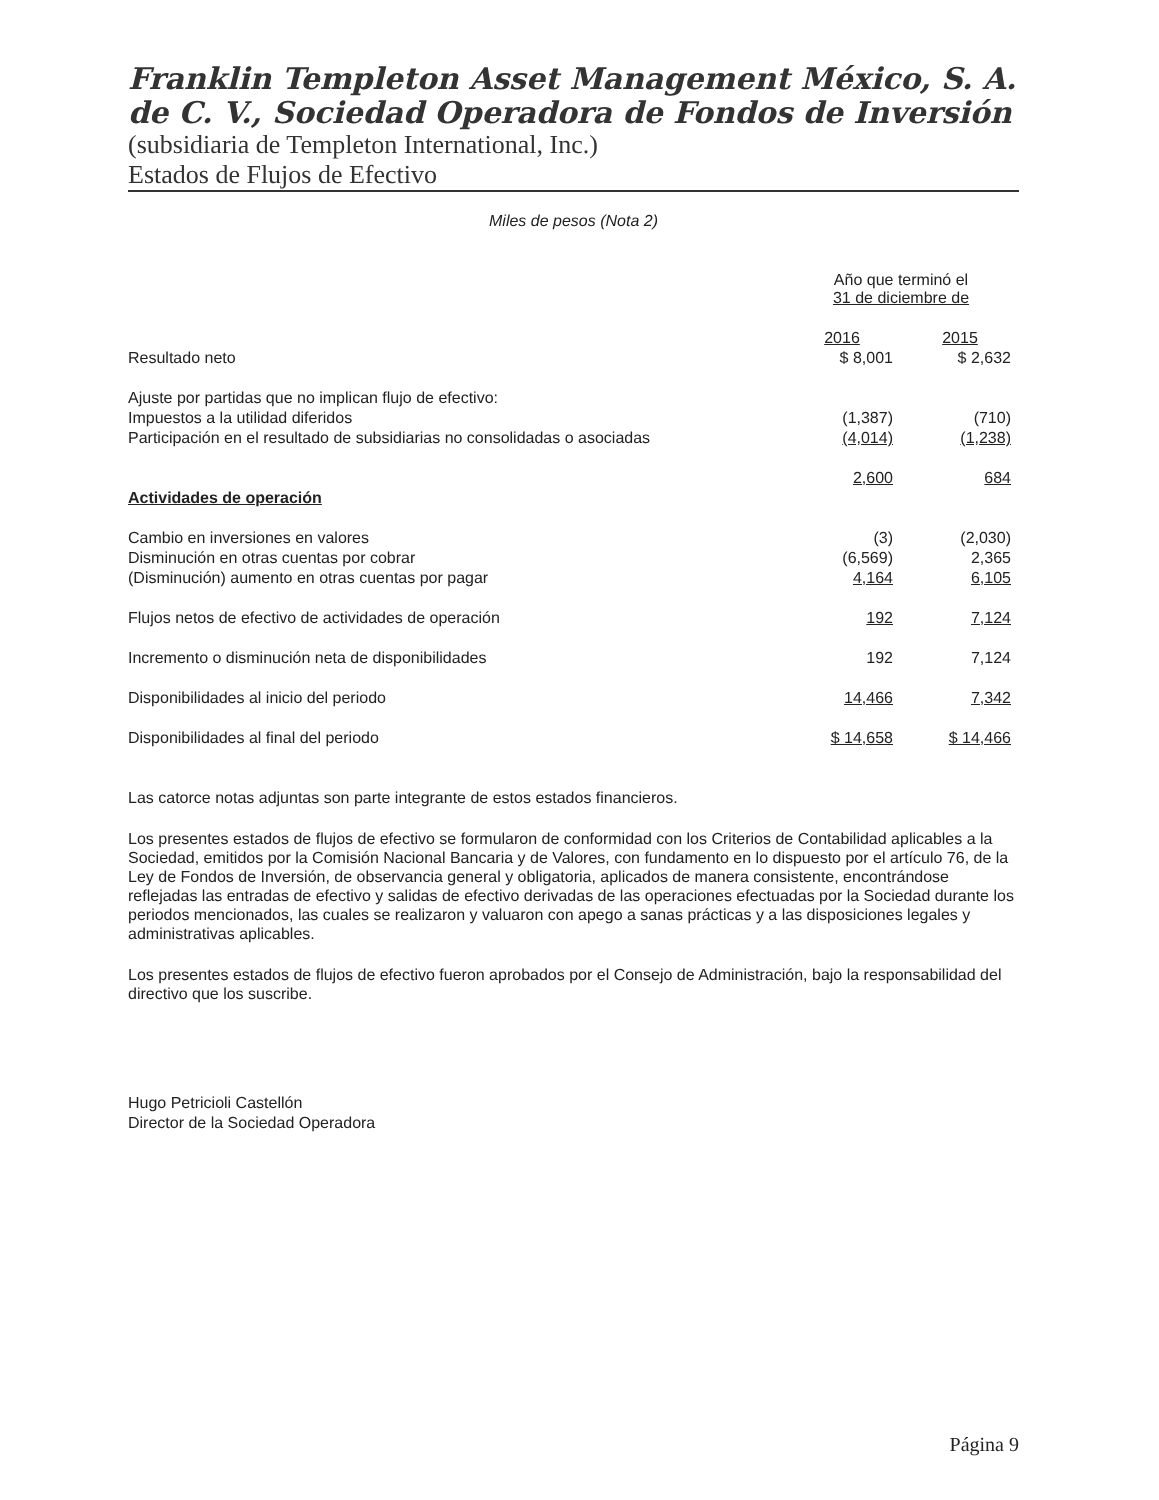Franklin Templeton Asset Management México, S. A. de C. V., Sociedad Operadora de Fondos de Inversión
(subsidiaria de Templeton International, Inc.)
Estados de Flujos de Efectivo
Miles de pesos (Nota 2)
| | Año que terminó el 31 de diciembre de | |
| --- | --- | --- |
| | 2016 | 2015 |
| Resultado neto | $ 8,001 | $ 2,632 |
| Ajuste por partidas que no implican flujo de efectivo: | | |
| Impuestos a la utilidad diferidos | (1,387) | (710) |
| Participación en el resultado de subsidiarias no consolidadas o asociadas | (4,014) | (1,238) |
| | 2,600 | 684 |
| Actividades de operación | | |
| Cambio en inversiones en valores | (3) | (2,030) |
| Disminución en otras cuentas por cobrar | (6,569) | 2,365 |
| (Disminución) aumento en otras cuentas por pagar | 4,164 | 6,105 |
| Flujos netos de efectivo de actividades de operación | 192 | 7,124 |
| Incremento o disminución neta de disponibilidades | 192 | 7,124 |
| Disponibilidades al inicio del periodo | 14,466 | 7,342 |
| Disponibilidades al final del periodo | $ 14,658 | $ 14,466 |
Las catorce notas adjuntas son parte integrante de estos estados financieros.
Los presentes estados de flujos de efectivo se formularon de conformidad con los Criterios de Contabilidad aplicables a la Sociedad, emitidos por la Comisión Nacional Bancaria y de Valores, con fundamento en lo dispuesto por el artículo 76, de la Ley de Fondos de Inversión, de observancia general y obligatoria, aplicados de manera consistente, encontrándose reflejadas las entradas de efectivo y salidas de efectivo derivadas de las operaciones efectuadas por la Sociedad durante los periodos mencionados, las cuales se realizaron y valuaron con apego a sanas prácticas y a las disposiciones legales y administrativas aplicables.
Los presentes estados de flujos de efectivo fueron aprobados por el Consejo de Administración, bajo la responsabilidad del directivo que los suscribe.
Hugo Petricioli Castellón
Director de la Sociedad Operadora
Página 9